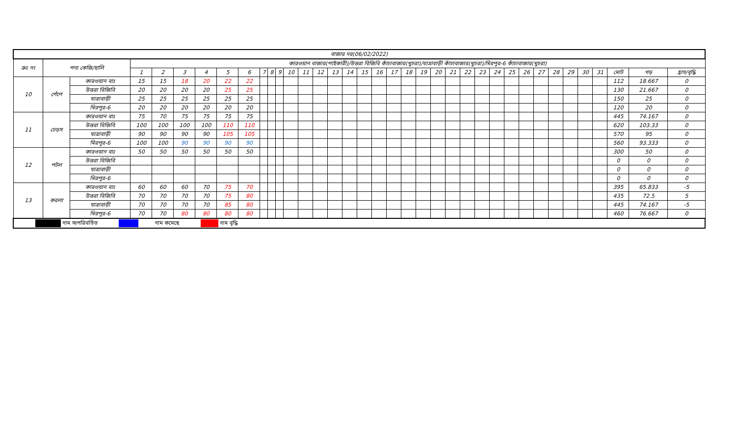| বাজার দর(06/02/2022) | | | | | | | | | | | | | | | | | | | | | | | | | | | | | | | | | | | | |
| --- | --- | --- | --- | --- | --- | --- | --- | --- | --- | --- | --- | --- | --- | --- | --- | --- | --- | --- | --- | --- | --- | --- | --- | --- | --- | --- | --- | --- | --- | --- | --- | --- | --- | --- | --- | --- |
| ক্রঃ নং | পন্য কেজি/হালি | | কারওয়ান বাজার(পাইকারী)/উত্তরা বিজিবি কাঁচাবাজার(খুচরা)/যাত্রাবাড়ী কাঁচাবাজার(খুচরা)/মিরপুর-6 কাঁচাবাজার(খুচরা) | | | | | | | | | | | | | | | | | | | | | | | | | | | | | | | | | |
| | | | 1 | 2 | 3 | 4 | 5 | 6 | 7 | 8 | 9 | 10 | 11 | 12 | 13 | 14 | 15 | 16 | 17 | 18 | 19 | 20 | 21 | 22 | 23 | 24 | 25 | 26 | 27 | 28 | 29 | 30 | 31 | মোট | গড় | হ্রাস/বৃদ্ধি |
| 10 | পেঁপে | কারওয়ান বাঃ | 15 | 15 | 18 | 20 | 22 | 22 | | | | | | | | | | | | | | | | | | | | | | | | | | 112 | 18.667 | 0 |
| | | উত্তরা বিজিবি | 20 | 20 | 20 | 20 | 25 | 25 | | | | | | | | | | | | | | | | | | | | | | | | | | 130 | 21.667 | 0 |
| | | যাত্রাবাড়ী | 25 | 25 | 25 | 25 | 25 | 25 | | | | | | | | | | | | | | | | | | | | | | | | | | 150 | 25 | 0 |
| | | মিরপুর-6 | 20 | 20 | 20 | 20 | 20 | 20 | | | | | | | | | | | | | | | | | | | | | | | | | | 120 | 20 | 0 |
| 11 | ঢেড়স | কারওয়ান বাঃ | 75 | 70 | 75 | 75 | 75 | 75 | | | | | | | | | | | | | | | | | | | | | | | | | | 445 | 74.167 | 0 |
| | | উত্তরা বিজিবি | 100 | 100 | 100 | 100 | 110 | 110 | | | | | | | | | | | | | | | | | | | | | | | | | | 620 | 103.33 | 0 |
| | | যাত্রাবাড়ী | 90 | 90 | 90 | 90 | 105 | 105 | | | | | | | | | | | | | | | | | | | | | | | | | | 570 | 95 | 0 |
| | | মিরপুর-6 | 100 | 100 | 90 | 90 | 90 | 90 | | | | | | | | | | | | | | | | | | | | | | | | | | 560 | 93.333 | 0 |
| 12 | পটল | কারওয়ান বাঃ | 50 | 50 | 50 | 50 | 50 | 50 | | | | | | | | | | | | | | | | | | | | | | | | | | 300 | 50 | 0 |
| | | উত্তরা বিজিবি | | | | | | | | | | | | | | | | | | | | | | | | | | | | | | | | 0 | 0 | 0 |
| | | যাত্রাবাড়ী | | | | | | | | | | | | | | | | | | | | | | | | | | | | | | | | 0 | 0 | 0 |
| | | মিরপুর-6 | | | | | | | | | | | | | | | | | | | | | | | | | | | | | | | | 0 | 0 | 0 |
| 13 | করলা | কারওয়ান বাঃ | 60 | 60 | 60 | 70 | 75 | 70 | | | | | | | | | | | | | | | | | | | | | | | | | | 395 | 65.833 | -5 |
| | | উত্তরা বিজিবি | 70 | 70 | 70 | 70 | 75 | 80 | | | | | | | | | | | | | | | | | | | | | | | | | | 435 | 72.5 | 5 |
| | | যাত্রাবাড়ী | 70 | 70 | 70 | 70 | 85 | 80 | | | | | | | | | | | | | | | | | | | | | | | | | | 445 | 74.167 | -5 |
| | | মিরপুর-6 | 70 | 70 | 80 | 80 | 80 | 80 | | | | | | | | | | | | | | | | | | | | | | | | | | 460 | 76.667 | 0 |
| দাম অপরিবর্তিত দাম কমেছে দাম বৃদ্ধি | | | | | | | | | | | | | | | | | | | | | | | | | | | | | | | | | | | | |